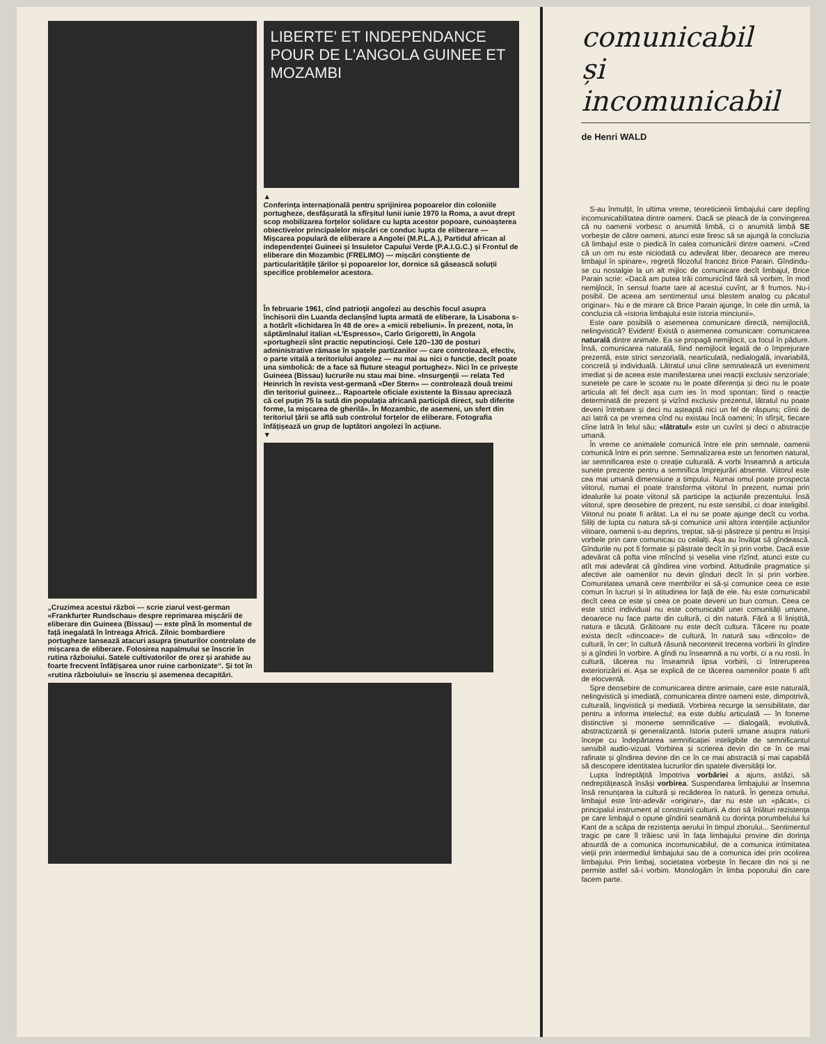„Cruzimea acestui război — scrie ziarul vest-german «Frankfurter Rundschau» despre reprimarea mișcării de eliberare din Guineea (Bissau) — este pînă în momentul de față inegalată în întreaga Africă. Zilnic bombardiere portugheze lansează atacuri asupra ținuturilor controlate de mișcarea de eliberare. Folosirea napalmului se înscrie în rutina războiului. Satele cultivatorilor de orez și arahide au foarte frecvent înfățișarea unor ruine carbonizate“. Și tot în «rutina războiului» se înscriu și asemenea decapitări.
LIBERTE' ET INDEPENDANCE POUR DE L'ANGOLA GUINEE ET MOZAMBI
▲
Conferința internațională pentru sprijinirea popoarelor din coloniile portugheze, desfășurată la sfîrșitul lunii iunie 1970 la Roma, a avut drept scop mobilizarea forțelor solidare cu lupta acestor popoare, cunoașterea obiectivelor principalelor mișcări ce conduc lupta de eliberare — Mișcarea populară de eliberare a Angolei (M.P.L.A.), Partidul african al independenței Guineei și Insulelor Capului Verde (P.A.I.G.C.) și Frontul de eliberare din Mozambic (FRELIMO) — mișcări conștiente de particularitățile țărilor și popoarelor lor, dornice să găsească soluții specifice problemelor acestora.
În februarie 1961, cînd patrioții angolezi au deschis focul asupra închisorii din Luanda declanșînd lupta armată de eliberare, la Lisabona s-a hotărît «lichidarea în 48 de ore» a «micii rebeliuni». În prezent, nota, în săptămînalul italian «L'Espresso», Carlo Grigoretti, în Angola «portughezii sînt practic neputincioși. Cele 120–130 de posturi administrative rămase în spatele partizanilor — care controlează, efectiv, o parte vitală a teritoriului angolez — nu mai au nici o funcție, decît poate una simbolică: de a face să fluture steagul portughez». Nici în ce privește Guineea (Bissau) lucrurile nu stau mai bine. «Insurgenții — relata Ted Heinrich în revista vest-germană «Der Stern» — controlează două treimi din teritoriul guineez... Rapoartele oficiale existente la Bissau apreciază că cel puțin 75 la sută din populația africană participă direct, sub diferite forme, la mișcarea de gherilă». În Mozambic, de asemeni, un sfert din teritoriul țării se află sub controlul forțelor de eliberare. Fotografia înfățișează un grup de luptători angolezi în acțiune.
▼
comunicabil
și
incomunicabil
de Henri WALD
S-au înmulțit, în ultima vreme, teoreticienii limbajului care deplîng incomunicabilitatea dintre oameni. Dacă se pleacă de la convingerea că nu oamenii vorbesc o anumită limbă, ci o anumită limbă SE vorbește de către oameni, atunci este firesc să se ajungă la concluzia că limbajul este o piedică în calea comunicării dintre oameni. «Cred că un om nu este niciodată cu adevărat liber, deoarece are mereu limbajul în spinare», regretă filozoful francez Brice Parain. Gîndindu-se cu nostalgie la un alt mijloc de comunicare decît limbajul, Brice Parain scrie: «Dacă am putea trăi comunicînd fără să vorbim, în mod nemijlocit, în sensul foarte tare al acestui cuvînt, ar fi frumos. Nu-i posibil. De aceea am sentimentul unui blestem analog cu păcatul originar». Nu e de mirare că Brice Parain ajunge, în cele din urmă, la concluzia că «istoria limbajului este istoria minciunii».
Este oare posibilă o asemenea comunicare directă, nemijlocită, nelingvistică? Evident! Există o asemenea comunicare: comunicarea naturală dintre animale. Ea se propagă nemijlocit, ca focul în pădure. Însă, comunicarea naturală, fiind nemijlocit legată de o împrejurare prezentă, este strict senzorială, nearticulată, nedialogală, invariabilă, concretă și individuală. Lătratul unui cîine semnalează un eveniment imediat și de aceea este manifestarea unei reacții exclusiv senzoriale; sunetele pe care le scoate nu le poate diferenția și deci nu le poate articula alt fel decît așa cum ies în mod spontan; fiind o reacție determinată de prezent și vizînd exclusiv prezentul, lătratul nu poate deveni întrebare și deci nu așteaptă nici un fel de răspuns; cîinii de azi latră ca pe vremea cînd nu existau încă oameni; în sfîrșit, fiecare cîine latră în felul său; «lătratul» este un cuvînt și deci o abstracție umană.
În vreme ce animalele comunică între ele prin semnale, oamenii comunică între ei prin semne. Semnalizarea este un fenomen natural, iar semnificarea este o creație culturală. A vorbi înseamnă a articula sunete prezente pentru a semnifica împrejurări absente. Viitorul este cea mai umană dimensiune a timpului. Numai omul poate prospecta viitorul, numai el poate transforma viitorul în prezent, numai prin idealurile lui poate viitorul să participe la acțiunile prezentului. Însă viitorul, spre deosebire de prezent, nu este sensibil, ci doar inteligibil. Viitorul nu poate fi arătat. La el nu se poate ajunge decît cu vorba. Siliți de lupta cu natura să-și comunice unii altora intențiile acțiunilor viitoare, oamenii s-au deprins, treptat, să-și păstreze și pentru ei înșiși vorbele prin care comunicau cu ceilalți. Așa au învățat să gîndească. Gîndurile nu pot fi formate și păstrate decît în și prin vorbe. Dacă este adevărat că pofta vine mîncînd și veselia vine rîzînd, atunci este cu atît mai adevărat că gîndirea vine vorbind. Atitudinile pragmatice și afective ale oamenilor nu devin gînduri decît în și prin vorbire. Comunitatea umană cere membrilor ei să-și comunice ceea ce este comun în lucruri și în atitudinea lor față de ele. Nu este comunicabil decît ceea ce este și ceea ce poate deveni un bun comun. Ceea ce este strict individual nu este comunicabil unei comunități umane, deoarece nu face parte din cultură, ci din natură. Fără a fi liniștită, natura e tăcută. Grăitoare nu este decît cultura. Tăcere nu poate exista decît «dincoace» de cultură, în natură sau «dincolo» de cultură, în cer; în cultură răsună necontenit trecerea vorbirii în gîndire și a gîndirii în vorbire. A gîndi nu înseamnă a nu vorbi, ci a nu rosti. În cultură, tăcerea nu înseamnă lipsa vorbirii, ci întreruperea exteriorizării ei. Așa se explică de ce tăcerea oamenilor poate fi atît de elocventă.
Spre deosebire de comunicarea dintre animale, care este naturală, nelingvistică și imediată, comunicarea dintre oameni este, dimpotrivă, culturală, lingvistică și mediată. Vorbirea recurge la sensibilitate, dar pentru a informa intelectul; ea este dublu articulată — în foneme distinctive și moneme semnificative — dialogală, evolutivă, abstractizantă și generalizantă. Istoria puterii umane asupra naturii începe cu îndepărtarea semnificației inteligibile de semnificantul sensibil audio-vizual. Vorbirea și scrierea devin din ce în ce mai rafinate și gîndirea devine din ce în ce mai abstractă și mai capabilă să descopere identitatea lucrurilor din spatele diversității lor.
Lupta îndreptățită împotriva vorbăriei a ajuns, astăzi, să nedreptățească însăși vorbirea. Suspendarea limbajului ar însemna însă renunțarea la cultură și recăderea în natură. În geneza omului, limbajul este într-adevăr «originar», dar nu este un «păcat», ci principalul instrument al construirii culturii. A dori să înlături rezistența pe care limbajul o opune gîndirii seamănă cu dorința porumbelului lui Kant de a scăpa de rezistența aerului în timpul zborului... Sentimentul tragic pe care îl trăiesc unii în fața limbajului provine din dorința absurdă de a comunica incomunicabilul, de a comunica intimitatea vieții prin intermediul limbajului sau de a comunica idei prin ocolirea limbajului. Prin limbaj, societatea vorbește în fiecare din noi și ne permite astfel să-i vorbim. Monologăm în limba poporului din care facem parte.